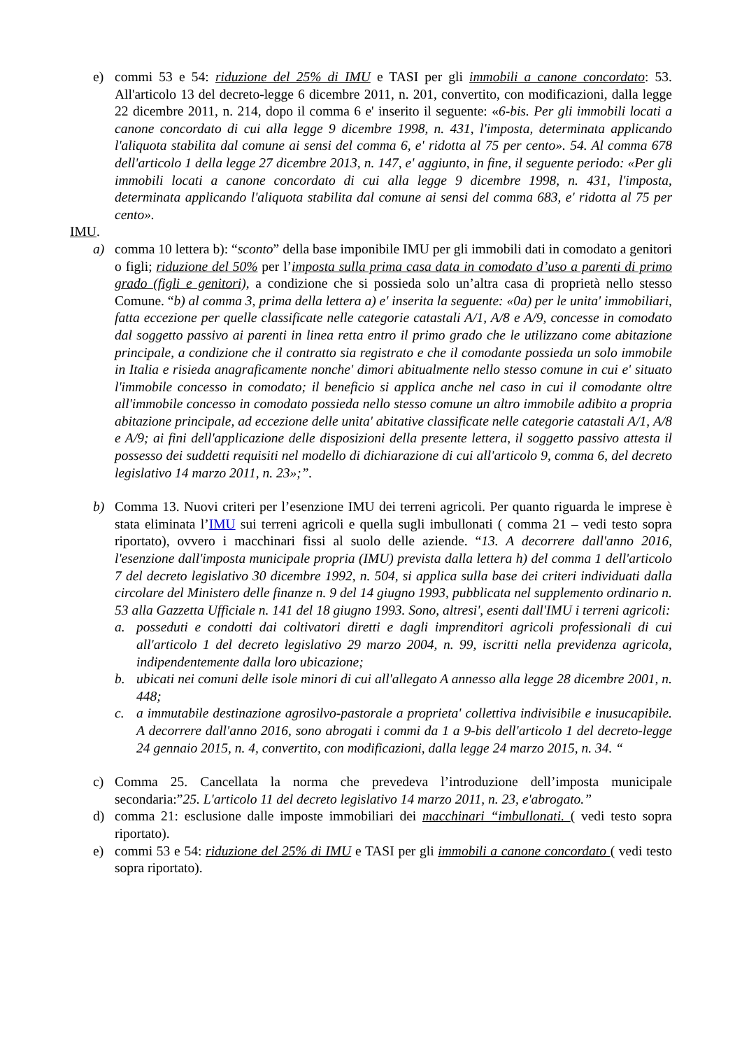e) commi 53 e 54: riduzione del 25% di IMU e TASI per gli immobili a canone concordato: 53. All'articolo 13 del decreto-legge 6 dicembre 2011, n. 201, convertito, con modificazioni, dalla legge 22 dicembre 2011, n. 214, dopo il comma 6 e' inserito il seguente: «6-bis. Per gli immobili locati a canone concordato di cui alla legge 9 dicembre 1998, n. 431, l'imposta, determinata applicando l'aliquota stabilita dal comune ai sensi del comma 6, e' ridotta al 75 per cento». 54. Al comma 678 dell'articolo 1 della legge 27 dicembre 2013, n. 147, e' aggiunto, in fine, il seguente periodo: «Per gli immobili locati a canone concordato di cui alla legge 9 dicembre 1998, n. 431, l'imposta, determinata applicando l'aliquota stabilita dal comune ai sensi del comma 683, e' ridotta al 75 per cento».
IMU.
a) comma 10 lettera b): “sconto” della base imponibile IMU per gli immobili dati in comodato a genitori o figli; riduzione del 50% per l’imposta sulla prima casa data in comodato d’uso a parenti di primo grado (figli e genitori), a condizione che si possieda solo un’altra casa di proprietà nello stesso Comune. “b) al comma 3, prima della lettera a) e' inserita la seguente: «0a) per le unita' immobiliari, fatta eccezione per quelle classificate nelle categorie catastali A/1, A/8 e A/9, concesse in comodato dal soggetto passivo ai parenti in linea retta entro il primo grado che le utilizzano come abitazione principale, a condizione che il contratto sia registrato e che il comodante possieda un solo immobile in Italia e risieda anagraficamente nonche' dimori abitualmente nello stesso comune in cui e' situato l'immobile concesso in comodato; il beneficio si applica anche nel caso in cui il comodante oltre all'immobile concesso in comodato possieda nello stesso comune un altro immobile adibito a propria abitazione principale, ad eccezione delle unita' abitative classificate nelle categorie catastali A/1, A/8 e A/9; ai fini dell'applicazione delle disposizioni della presente lettera, il soggetto passivo attesta il possesso dei suddetti requisiti nel modello di dichiarazione di cui all'articolo 9, comma 6, del decreto legislativo 14 marzo 2011, n. 23»;”.
b) Comma 13. Nuovi criteri per l’esenzione IMU dei terreni agricoli. Per quanto riguarda le imprese è stata eliminata l’IMU sui terreni agricoli e quella sugli imbullonati ( comma 21 – vedi testo sopra riportato), ovvero i macchinari fissi al suolo delle aziende. “13. A decorrere dall'anno 2016, l'esenzione dall'imposta municipale propria (IMU) prevista dalla lettera h) del comma 1 dell'articolo 7 del decreto legislativo 30 dicembre 1992, n. 504, si applica sulla base dei criteri individuati dalla circolare del Ministero delle finanze n. 9 del 14 giugno 1993, pubblicata nel supplemento ordinario n. 53 alla Gazzetta Ufficiale n. 141 del 18 giugno 1993. Sono, altresi', esenti dall'IMU i terreni agricoli:
a. posseduti e condotti dai coltivatori diretti e dagli imprenditori agricoli professionali di cui all'articolo 1 del decreto legislativo 29 marzo 2004, n. 99, iscritti nella previdenza agricola, indipendentemente dalla loro ubicazione;
b. ubicati nei comuni delle isole minori di cui all'allegato A annesso alla legge 28 dicembre 2001, n. 448;
c. a immutabile destinazione agrosilvo-pastorale a proprieta' collettiva indivisibile e inusucapibile. A decorrere dall'anno 2016, sono abrogati i commi da 1 a 9-bis dell'articolo 1 del decreto-legge 24 gennaio 2015, n. 4, convertito, con modificazioni, dalla legge 24 marzo 2015, n. 34. “
c) Comma 25. Cancellata la norma che prevedeva l’introduzione dell’imposta municipale secondaria:”25. L'articolo 11 del decreto legislativo 14 marzo 2011, n. 23, e'abrogato.”
d) comma 21: esclusione dalle imposte immobiliari dei macchinari “imbullonati. ( vedi testo sopra riportato).
e) commi 53 e 54: riduzione del 25% di IMU e TASI per gli immobili a canone concordato ( vedi testo sopra riportato).